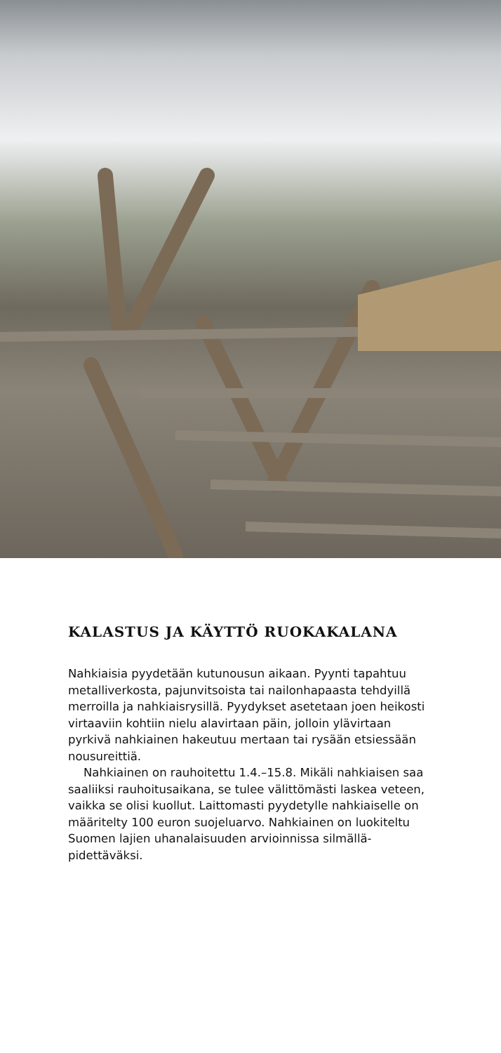KALASTUS JA KÄYTTÖ RUOKAKALANA
Nahkiaisia pyydetään kutunousun aikaan. Pyynti tapahtuu metalliverkosta, pajunvitsoista tai nailon­hapaasta tehdyillä merroilla ja nahkiaisrysillä. Pyydykset asetetaan joen heikosti virtaaviin kohtiin nielu alavirtaan päin, jolloin ylävirtaan pyrkivä nahkiainen hakeutuu mertaan tai rysään etsiessään nousureittiä.
Nahkiainen on rauhoitettu 1.4.–15.8. Mikäli nahkiaisen saa saaliiksi rauhoitusaikana, se tulee välittömästi laskea veteen, vaikka se olisi kuollut. Laittomasti pyydetylle nahkiaiselle on määritelty 100 euron suojeluarvo. Nahkiainen on luokiteltu Suomen lajien uhanalaisuuden arvioinnissa silmällä­pidettäväksi.